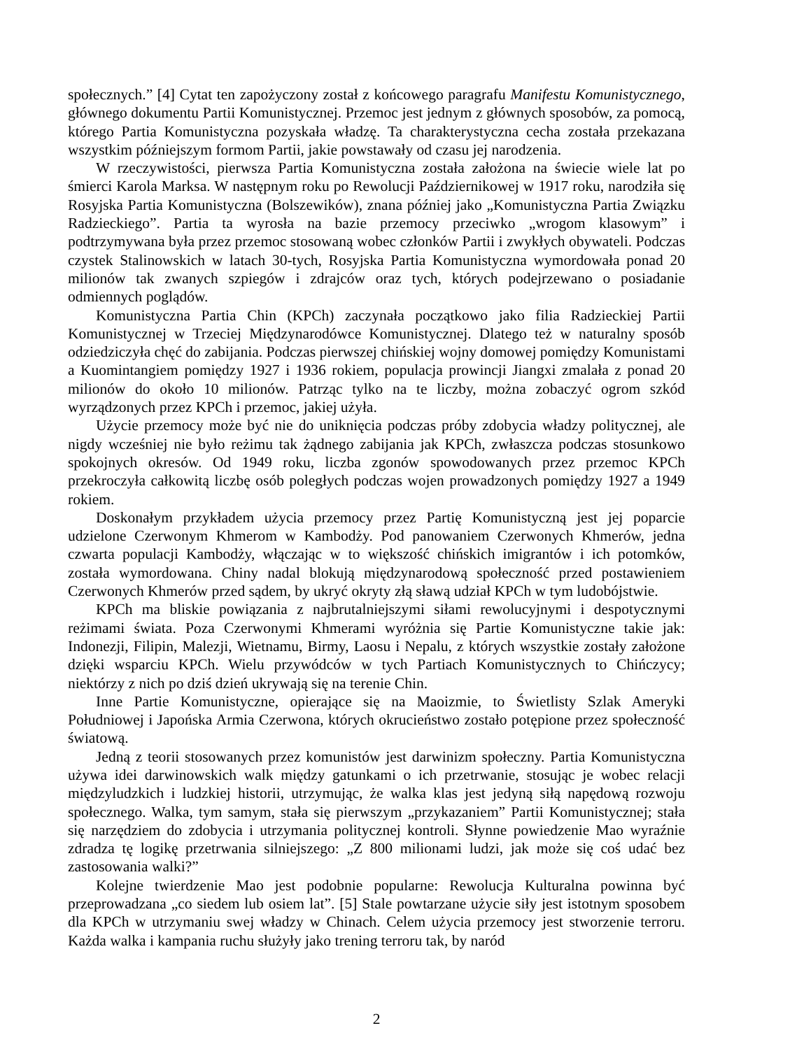społecznych.” [4] Cytat ten zapożyczony został z końcowego paragrafu Manifestu Komunistycznego, głównego dokumentu Partii Komunistycznej. Przemoc jest jednym z głównych sposobów, za pomocą, którego Partia Komunistyczna pozyskała władzę. Ta charakterystyczna cecha została przekazana wszystkim późniejszym formom Partii, jakie powstawały od czasu jej narodzenia.
W rzeczywistości, pierwsza Partia Komunistyczna została założona na świecie wiele lat po śmierci Karola Marksa. W następnym roku po Rewolucji Październikowej w 1917 roku, narodziła się Rosyjska Partia Komunistyczna (Bolszewików), znana później jako „Komunistyczna Partia Związku Radzieckiego”. Partia ta wyrosła na bazie przemocy przeciwko „wrogom klasowym” i podtrzymywana była przez przemoc stosowaną wobec członków Partii i zwykłych obywateli. Podczas czystek Stalinowskich w latach 30-tych, Rosyjska Partia Komunistyczna wymordowała ponad 20 milionów tak zwanych szpiegów i zdrajców oraz tych, których podejrzewano o posiadanie odmiennych poglądów.
Komunistyczna Partia Chin (KPCh) zaczynała początkowo jako filia Radzieckiej Partii Komunistycznej w Trzeciej Międzynarodówce Komunistycznej. Dlatego też w naturalny sposób odziedziczyła chęć do zabijania. Podczas pierwszej chińskiej wojny domowej pomiędzy Komunistami a Kuomintangiem pomiędzy 1927 i 1936 rokiem, populacja prowincji Jiangxi zmalała z ponad 20 milionów do około 10 milionów. Patrząc tylko na te liczby, można zobaczyć ogrom szkód wyrządzonych przez KPCh i przemoc, jakiej użyła.
Użycie przemocy może być nie do uniknięcia podczas próby zdobycia władzy politycznej, ale nigdy wcześniej nie było reżimu tak żądnego zabijania jak KPCh, zwłaszcza podczas stosunkowo spokojnych okresów. Od 1949 roku, liczba zgonów spowodowanych przez przemoc KPCh przekroczyła całkowitą liczbę osób poległych podczas wojen prowadzonych pomiędzy 1927 a 1949 rokiem.
Doskonałym przykładem użycia przemocy przez Partię Komunistyczną jest jej poparcie udzielone Czerwonym Khmerom w Kambodży. Pod panowaniem Czerwonych Khmerów, jedna czwarta populacji Kambodży, włączając w to większość chińskich imigrantów i ich potomków, została wymordowana. Chiny nadal blokują międzynarodową społeczność przed postawieniem Czerwonych Khmerów przed sądem, by ukryć okryty złą sławą udział KPCh w tym ludobójstwie.
KPCh ma bliskie powiązania z najbrutalniejszymi siłami rewolucyjnymi i despotycznymi reżimami świata. Poza Czerwonymi Khmerami wyróżnia się Partie Komunistyczne takie jak: Indonezji, Filipin, Malezji, Wietnamu, Birmy, Laosu i Nepalu, z których wszystkie zostały założone dzięki wsparciu KPCh. Wielu przywódców w tych Partiach Komunistycznych to Chińczycy; niektórzy z nich po dziś dzień ukrywają się na terenie Chin.
Inne Partie Komunistyczne, opierające się na Maoizmie, to Świetlisty Szlak Ameryki Południowej i Japońska Armia Czerwona, których okrucieństwo zostało potępione przez społeczność światową.
Jedną z teorii stosowanych przez komunistów jest darwinizm społeczny. Partia Komunistyczna używa idei darwinowskich walk między gatunkami o ich przetrwanie, stosując je wobec relacji międzyludzkich i ludzkiej historii, utrzymując, że walka klas jest jedyną siłą napędową rozwoju społecznego. Walka, tym samym, stała się pierwszym „przykazaniem” Partii Komunistycznej; stała się narzędziem do zdobycia i utrzymania politycznej kontroli. Słynne powiedzenie Mao wyraźnie zdradza tę logikę przetrwania silniejszego: „Z 800 milionami ludzi, jak może się coś udać bez zastosowania walki?”
Kolejne twierdzenie Mao jest podobnie popularne: Rewolucja Kulturalna powinna być przeprowadzana „co siedem lub osiem lat”. [5] Stale powtarzane użycie siły jest istotnym sposobem dla KPCh w utrzymaniu swej władzy w Chinach. Celem użycia przemocy jest stworzenie terroru. Każda walka i kampania ruchu służyły jako trening terroru tak, by naród
2